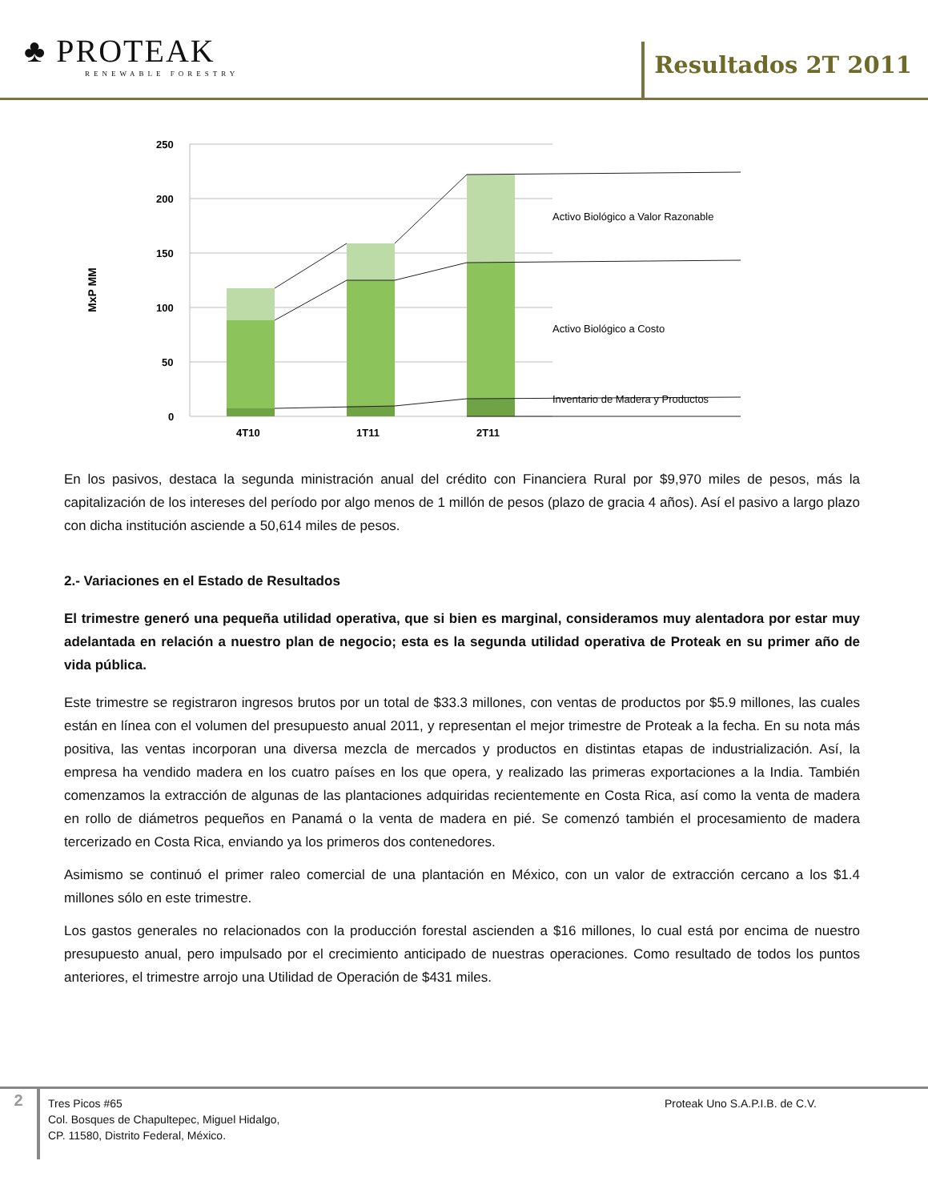♣ PROTEAK
RENEWABLE FORESTRY
Resultados 2T 2011
MxP MM
250
200
150
100
50
0
4T10
1T11
2T11
Activo Biológico a Valor Razonable
Activo Biológico a Costo
Inventario de Madera y Productos
En los pasivos, destaca la segunda ministración anual del crédito con Financiera Rural por $9,970 miles de pesos, más la capitalización de los intereses del período por algo menos de 1 millón de pesos (plazo de gracia 4 años). Así el pasivo a largo plazo con dicha institución asciende a 50,614 miles de pesos.
2.- Variaciones en el Estado de Resultados
El trimestre generó una pequeña utilidad operativa, que si bien es marginal, consideramos muy alentadora por estar muy adelantada en relación a nuestro plan de negocio; esta es la segunda utilidad operativa de Proteak en su primer año de vida pública.
Este trimestre se registraron ingresos brutos por un total de $33.3 millones, con ventas de productos por $5.9 millones, las cuales están en línea con el volumen del presupuesto anual 2011, y representan el mejor trimestre de Proteak a la fecha. En su nota más positiva, las ventas incorporan una diversa mezcla de mercados y productos en distintas etapas de industrialización. Así, la empresa ha vendido madera en los cuatro países en los que opera, y realizado las primeras exportaciones a la India. También comenzamos la extracción de algunas de las plantaciones adquiridas recientemente en Costa Rica, así como la venta de madera en rollo de diámetros pequeños en Panamá o la venta de madera en pié. Se comenzó también el procesamiento de madera tercerizado en Costa Rica, enviando ya los primeros dos contenedores.
Asimismo se continuó el primer raleo comercial de una plantación en México, con un valor de extracción cercano a los $1.4 millones sólo en este trimestre.
Los gastos generales no relacionados con la producción forestal ascienden a $16 millones, lo cual está por encima de nuestro presupuesto anual, pero impulsado por el crecimiento anticipado de nuestras operaciones. Como resultado de todos los puntos anteriores, el trimestre arrojo una Utilidad de Operación de $431 miles.
2
Tres Picos #65
Col. Bosques de Chapultepec, Miguel Hidalgo,
CP. 11580, Distrito Federal, México.
Proteak Uno S.A.P.I.B. de C.V.